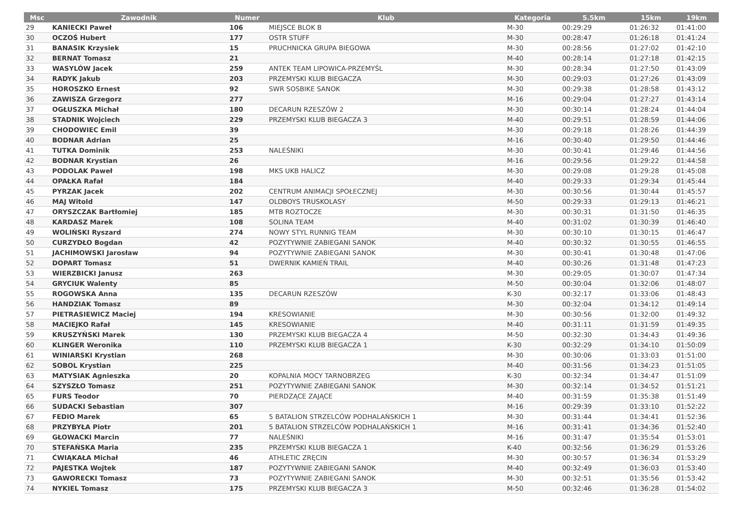| Msc | Zawodnik | Numer | Klub | Kategoria | 5.5km | 15km | 19km |
| --- | --- | --- | --- | --- | --- | --- | --- |
| 29 | KANIECKI Paweł | 106 | MIEJSCE BLOK B | M-30 | 00:29:29 | 01:26:32 | 01:41:00 |
| 30 | OCZOŚ Hubert | 177 | OSTR STUFF | M-30 | 00:28:47 | 01:26:18 | 01:41:24 |
| 31 | BANASIK Krzysiek | 15 | PRUCHNICKA GRUPA BIEGOWA | M-30 | 00:28:56 | 01:27:02 | 01:42:10 |
| 32 | BERNAT Tomasz | 21 | | M-40 | 00:28:14 | 01:27:18 | 01:42:15 |
| 33 | WASYLÓW Jacek | 259 | ANTEK TEAM LIPOWICA-PRZEMYŚL | M-30 | 00:28:34 | 01:27:50 | 01:43:09 |
| 34 | RADYK Jakub | 203 | PRZEMYSKI KLUB BIEGACZA | M-30 | 00:29:03 | 01:27:26 | 01:43:09 |
| 35 | HOROSZKO Ernest | 92 | SWR SOSBIKE SANOK | M-30 | 00:29:38 | 01:28:58 | 01:43:12 |
| 36 | ZAWISZA Grzegorz | 277 | | M-16 | 00:29:04 | 01:27:27 | 01:43:14 |
| 37 | OGŁUSZKA Michał | 180 | DECARUN RZESZÓW 2 | M-30 | 00:30:14 | 01:28:24 | 01:44:04 |
| 38 | STADNIK Wojciech | 229 | PRZEMYSKI KLUB BIEGACZA 3 | M-40 | 00:29:51 | 01:28:59 | 01:44:06 |
| 39 | CHODOWIEC Emil | 39 | | M-30 | 00:29:18 | 01:28:26 | 01:44:39 |
| 40 | BODNAR Adrian | 25 | | M-16 | 00:30:40 | 01:29:50 | 01:44:46 |
| 41 | TUTKA Dominik | 253 | NALEŚNIKI | M-30 | 00:30:41 | 01:29:46 | 01:44:56 |
| 42 | BODNAR Krystian | 26 | | M-16 | 00:29:56 | 01:29:22 | 01:44:58 |
| 43 | PODOLAK Paweł | 198 | MKS UKB HALICZ | M-30 | 00:29:08 | 01:29:28 | 01:45:08 |
| 44 | OPAŁKA Rafał | 184 | | M-40 | 00:29:33 | 01:29:34 | 01:45:44 |
| 45 | PYRZAK Jacek | 202 | CENTRUM ANIMACJI SPOŁECZNEJ | M-30 | 00:30:56 | 01:30:44 | 01:45:57 |
| 46 | MAJ Witold | 147 | OLDBOYS TRUSKOLASY | M-50 | 00:29:33 | 01:29:13 | 01:46:21 |
| 47 | ORYSZCZAK Bartłomiej | 185 | MTB ROZTOCZE | M-30 | 00:30:31 | 01:31:50 | 01:46:35 |
| 48 | KARDASZ Marek | 108 | SOLINA TEAM | M-40 | 00:31:02 | 01:30:39 | 01:46:40 |
| 49 | WOLIŃSKI Ryszard | 274 | NOWY STYL RUNNIG TEAM | M-30 | 00:30:10 | 01:30:15 | 01:46:47 |
| 50 | CURZYDŁO Bogdan | 42 | POZYTYWNIE ZABIEGANI SANOK | M-40 | 00:30:32 | 01:30:55 | 01:46:55 |
| 51 | JACHIMOWSKI Jarosław | 94 | POZYTYWNIE ZABIEGANI SANOK | M-30 | 00:30:41 | 01:30:48 | 01:47:06 |
| 52 | DOPART Tomasz | 51 | DWERNIK KAMIEŃ TRAIL | M-40 | 00:30:26 | 01:31:48 | 01:47:23 |
| 53 | WIERZBICKI Janusz | 263 | | M-30 | 00:29:05 | 01:30:07 | 01:47:34 |
| 54 | GRYCIUK Walenty | 85 | | M-50 | 00:30:04 | 01:32:06 | 01:48:07 |
| 55 | ROGOWSKA Anna | 135 | DECARUN RZESZÓW | K-30 | 00:32:17 | 01:33:06 | 01:48:43 |
| 56 | HANDZIAK Tomasz | 89 | | M-30 | 00:32:04 | 01:34:12 | 01:49:14 |
| 57 | PIETRASIEWICZ Maciej | 194 | KRESOWIANIE | M-30 | 00:30:56 | 01:32:00 | 01:49:32 |
| 58 | MACIEJKO Rafał | 145 | KRESOWIANIE | M-40 | 00:31:11 | 01:31:59 | 01:49:35 |
| 59 | KRUSZYŃSKI Marek | 130 | PRZEMYSKI KLUB BIEGACZA 4 | M-50 | 00:32:30 | 01:34:43 | 01:49:36 |
| 60 | KLINGER Weronika | 110 | PRZEMYSKI KLUB BIEGACZA 1 | K-30 | 00:32:29 | 01:34:10 | 01:50:09 |
| 61 | WINIARSKI Krystian | 268 | | M-30 | 00:30:06 | 01:33:03 | 01:51:00 |
| 62 | SOBOL Krystian | 225 | | M-40 | 00:31:56 | 01:34:23 | 01:51:05 |
| 63 | MATYSIAK Agnieszka | 20 | KOPALNIA MOCY TARNOBRZEG | K-30 | 00:32:34 | 01:34:47 | 01:51:09 |
| 64 | SZYSZŁO Tomasz | 251 | POZYTYWNIE ZABIEGANI SANOK | M-30 | 00:32:14 | 01:34:52 | 01:51:21 |
| 65 | FURS Teodor | 70 | PIERDZĄCE ZAJĄCE | M-40 | 00:31:59 | 01:35:38 | 01:51:49 |
| 66 | SUDACKI Sebastian | 307 | | M-16 | 00:29:39 | 01:33:10 | 01:52:22 |
| 67 | FEDIO Marek | 65 | 5 BATALION STRZELCÓW PODHALAŃSKICH 1 | M-30 | 00:31:44 | 01:34:41 | 01:52:36 |
| 68 | PRZYBYŁA Piotr | 201 | 5 BATALION STRZELCÓW PODHALAŃSKICH 1 | M-16 | 00:31:41 | 01:34:36 | 01:52:40 |
| 69 | GŁOWACKI Marcin | 77 | NALEŚNIKI | M-16 | 00:31:47 | 01:35:54 | 01:53:01 |
| 70 | STEFAŃSKA Maria | 235 | PRZEMYSKI KLUB BIEGACZA 1 | K-40 | 00:32:56 | 01:36:29 | 01:53:26 |
| 71 | ĆWIĄKAŁA Michał | 46 | ATHLETIC ZRĘCIN | M-30 | 00:30:57 | 01:36:34 | 01:53:29 |
| 72 | PAJESTKA Wojtek | 187 | POZYTYWNIE ZABIEGANI SANOK | M-40 | 00:32:49 | 01:36:03 | 01:53:40 |
| 73 | GAWORECKI Tomasz | 73 | POZYTYWNIE ZABIEGANI SANOK | M-30 | 00:32:51 | 01:35:56 | 01:53:42 |
| 74 | NYKIEL Tomasz | 175 | PRZEMYSKI KLUB BIEGACZA 3 | M-50 | 00:32:46 | 01:36:28 | 01:54:02 |